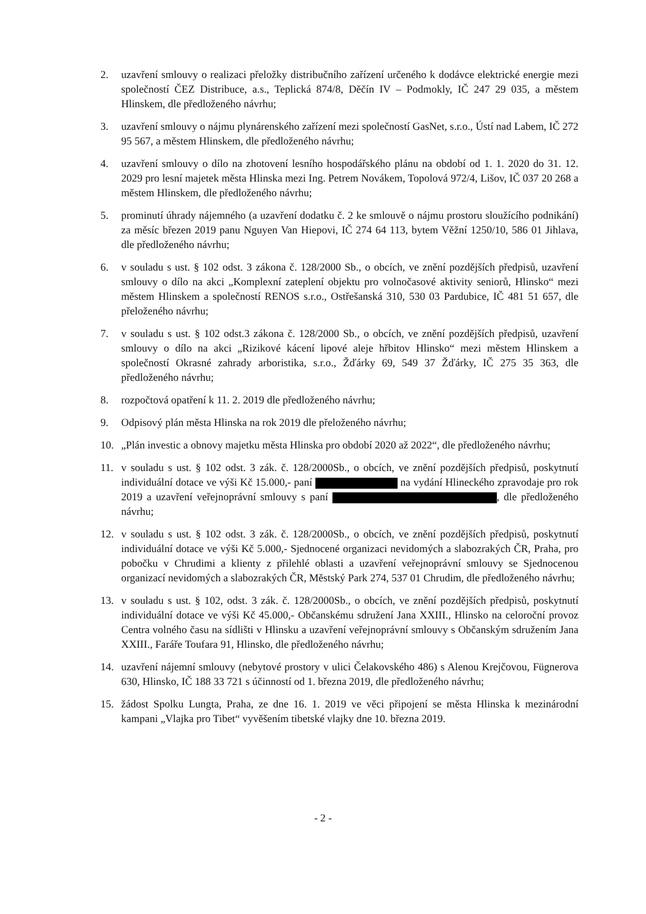2. uzavření smlouvy o realizaci přeložky distribučního zařízení určeného k dodávce elektrické energie mezi společností ČEZ Distribuce, a.s., Teplická 874/8, Děčín IV – Podmokly, IČ 247 29 035, a městem Hlinskem, dle předloženého návrhu;
3. uzavření smlouvy o nájmu plynárenského zařízení mezi společností GasNet, s.r.o., Ústí nad Labem, IČ 272 95 567, a městem Hlinskem, dle předloženého návrhu;
4. uzavření smlouvy o dílo na zhotovení lesního hospodářského plánu na období od 1. 1. 2020 do 31. 12. 2029 pro lesní majetek města Hlinska mezi Ing. Petrem Novákem, Topolová 972/4, Lišov, IČ 037 20 268 a městem Hlinskem, dle předloženého návrhu;
5. prominutí úhrady nájemného (a uzavření dodatku č. 2 ke smlouvě o nájmu prostoru sloužícího podnikání) za měsíc březen 2019 panu Nguyen Van Hiepovi, IČ 274 64 113, bytem Věžní 1250/10, 586 01 Jihlava, dle předloženého návrhu;
6. v souladu s ust. § 102 odst. 3 zákona č. 128/2000 Sb., o obcích, ve znění pozdějších předpisů, uzavření smlouvy o dílo na akci „Komplexní zateplení objektu pro volnočasové aktivity seniorů, Hlinsko“ mezi městem Hlinskem a společností RENOS s.r.o., Ostřešanská 310, 530 03 Pardubice, IČ 481 51 657, dle přeloženého návrhu;
7. v souladu s ust. § 102 odst.3 zákona č. 128/2000 Sb., o obcích, ve znění pozdějších předpisů, uzavření smlouvy o dílo na akci „Rizikové kácení lipové aleje hřbitov Hlinsko“ mezi městem Hlinskem a společností Okrasné zahrady arboristika, s.r.o., Žďárky 69, 549 37 Žďárky, IČ 275 35 363, dle předloženého návrhu;
8. rozpočtová opatření k 11. 2. 2019 dle předloženého návrhu;
9. Odpisový plán města Hlinska na rok 2019 dle přeloženého návrhu;
10. „Plán investic a obnovy majetku města Hlinska pro období 2020 až 2022“, dle předloženého návrhu;
11. v souladu s ust. § 102 odst. 3 zák. č. 128/2000Sb., o obcích, ve znění pozdějších předpisů, poskytnutí individuální dotace ve výši Kč 15.000,- paní na vydání Hlineckého zpravodaje pro rok 2019 a uzavření veřejnoprávní smlouvy s paní , dle předloženého návrhu;
12. v souladu s ust. § 102 odst. 3 zák. č. 128/2000Sb., o obcích, ve znění pozdějších předpisů, poskytnutí individuální dotace ve výši Kč 5.000,- Sjednocené organizaci nevidomých a slabozrakých ČR, Praha, pro pobočku v Chrudimi a klienty z přilehlé oblasti a uzavření veřejnoprávní smlouvy se Sjednocenou organizací nevidomých a slabozrakých ČR, Městský Park 274, 537 01 Chrudim, dle předloženého návrhu;
13. v souladu s ust. § 102, odst. 3 zák. č. 128/2000Sb., o obcích, ve znění pozdějších předpisů, poskytnutí individuální dotace ve výši Kč 45.000,- Občanskému sdružení Jana XXIII., Hlinsko na celoroční provoz Centra volného času na sídlišti v Hlinsku a uzavření veřejnoprávní smlouvy s Občanským sdružením Jana XXIII., Faráře Toufara 91, Hlinsko, dle předloženého návrhu;
14. uzavření nájemní smlouvy (nebytové prostory v ulici Čelakovského 486) s Alenou Krejčovou, Fügnerova 630, Hlinsko, IČ 188 33 721 s účinností od 1. března 2019, dle předloženého návrhu;
15. žádost Spolku Lungta, Praha, ze dne 16. 1. 2019 ve věci připojení se města Hlinska k mezinárodní kampani „Vlajka pro Tibet“ vyvěšením tibetské vlajky dne 10. března 2019.
- 2 -